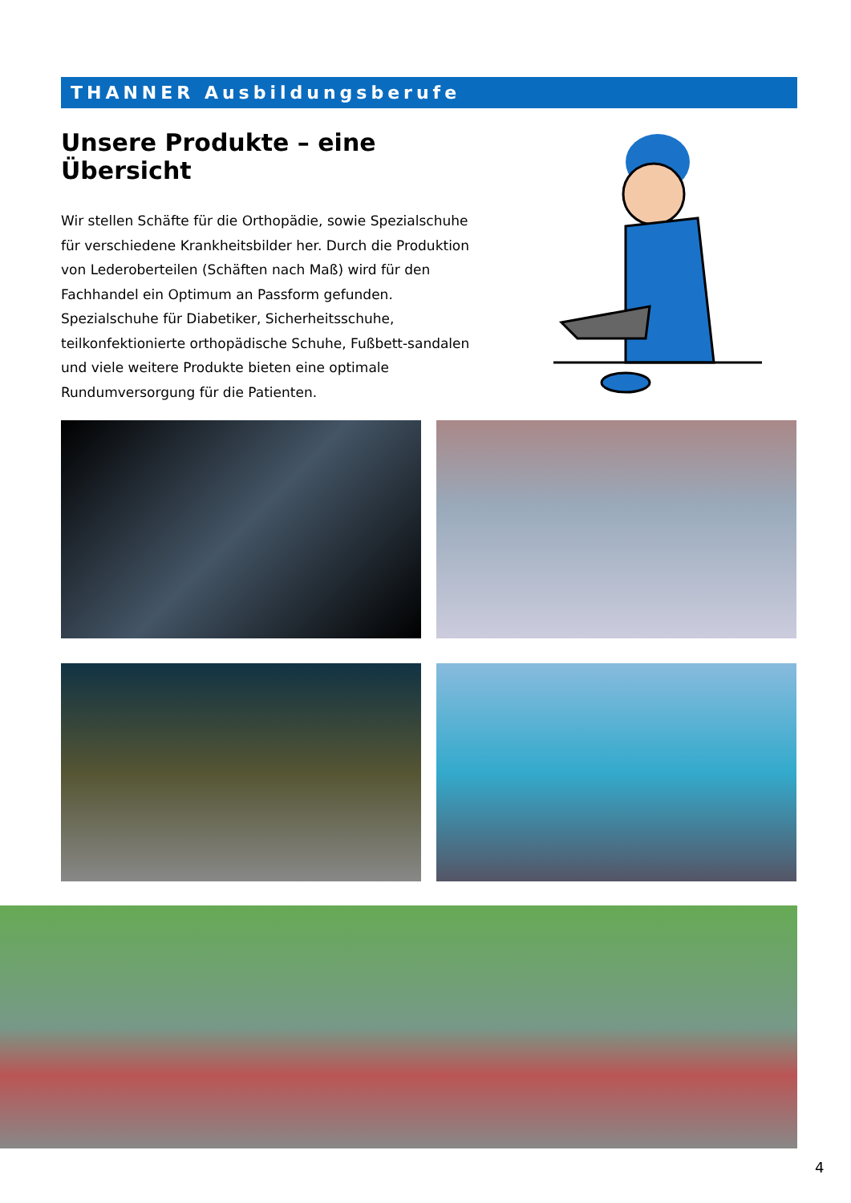THANNER Ausbildungsberufe
Unsere Produkte – eine Übersicht
Wir stellen Schäfte für die Orthopädie, sowie Spezialschuhe für verschiedene Krankheitsbilder her. Durch die Produktion von Lederoberteilen (Schäften nach Maß) wird für den Fachhandel ein Optimum an Passform gefunden.
Spezialschuhe für Diabetiker, Sicherheitsschuhe, teilkonfektionierte orthopädische Schuhe, Fußbett-sandalen und viele weitere Produkte bieten eine optimale Rundumversorgung für die Patienten.
4